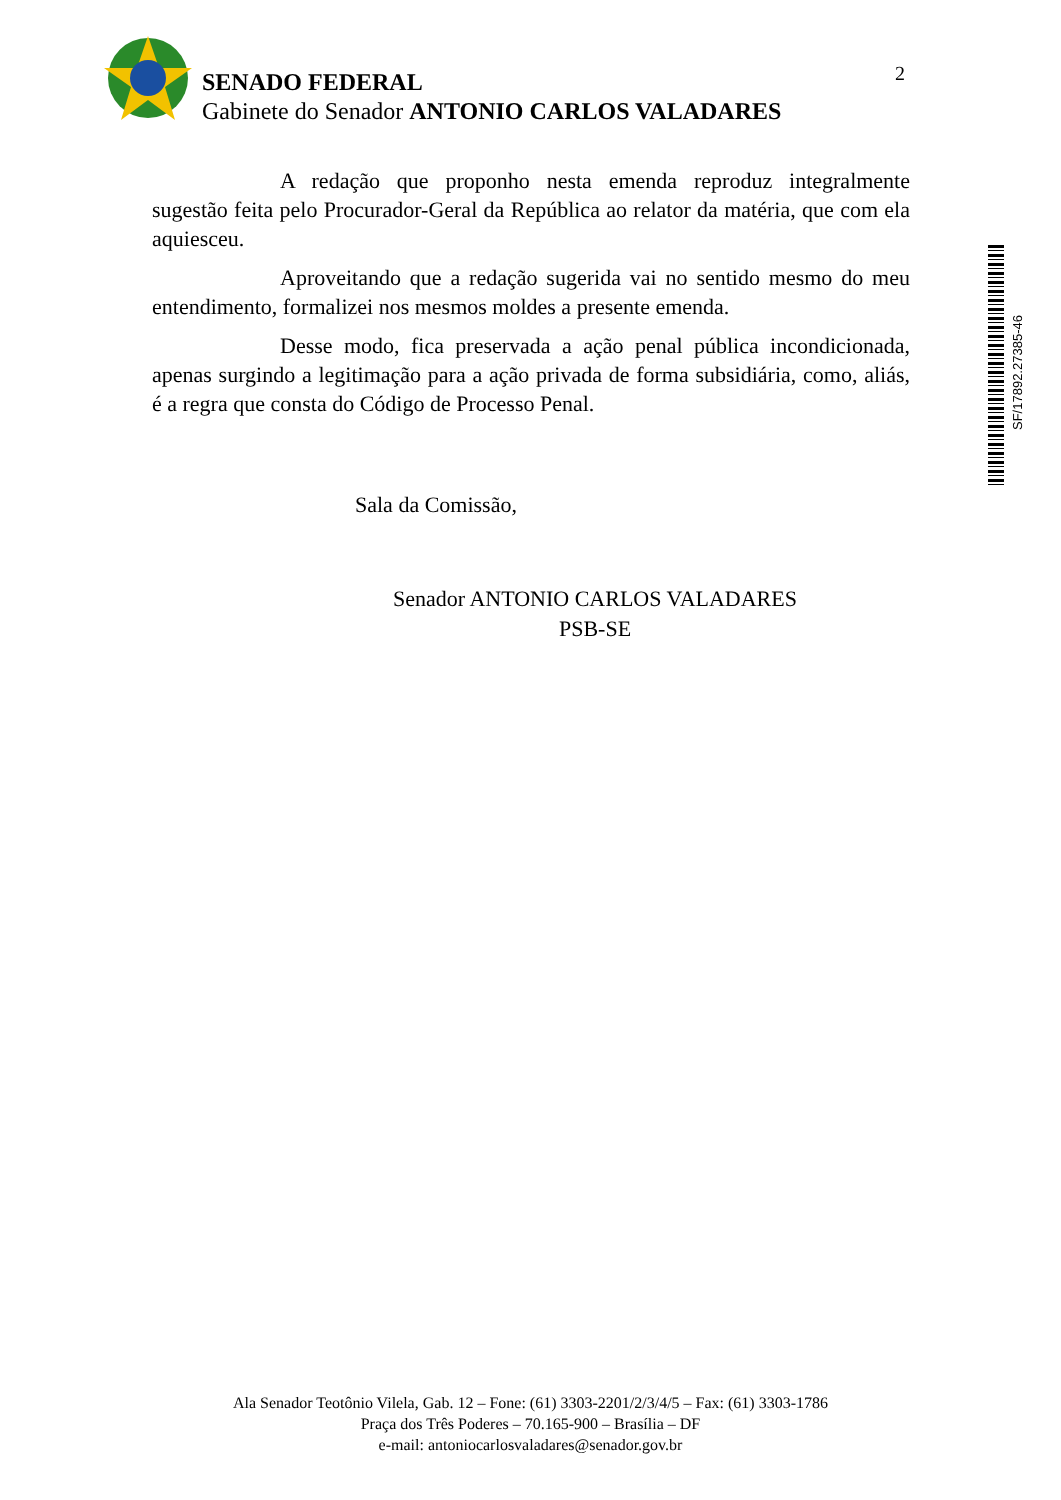SENADO FEDERAL
Gabinete do Senador ANTONIO CARLOS VALADARES
2
A redação que proponho nesta emenda reproduz integralmente sugestão feita pelo Procurador-Geral da República ao relator da matéria, que com ela aquiesceu.
Aproveitando que a redação sugerida vai no sentido mesmo do meu entendimento, formalizei nos mesmos moldes a presente emenda.
Desse modo, fica preservada a ação penal pública incondicionada, apenas surgindo a legitimação para a ação privada de forma subsidiária, como, aliás, é a regra que consta do Código de Processo Penal.
Sala da Comissão,
Senador ANTONIO CARLOS VALADARES
PSB-SE
SF/17892.27385-46
Ala Senador Teotônio Vilela, Gab. 12 – Fone: (61) 3303-2201/2/3/4/5 – Fax: (61) 3303-1786
Praça dos Três Poderes – 70.165-900 – Brasília – DF
e-mail: antoniocarlosvaladares@senador.gov.br